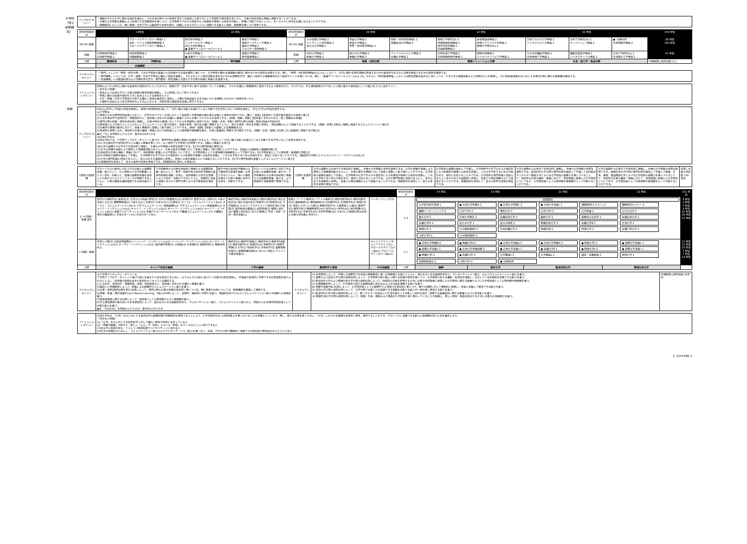大学院（博士前期課程）
| ディプロマ ポリシー | ・課題の中から化学に関わる論点を抽出し、それを他分野からの視点を含めて多面的に分析することで合理的な解決策を見いだし、社会の持続可能な発展に貢献することができる。 ・多様な化学現象を観察および処理できる実験技術を身につけ、化学物質やプロセス技術がもつ危険性や環境への負荷を判断し、的確に行動できるとともに、多くの人々に状況を正確に伝えることができる。 ・課題解決においては、特に環境・生命工学との融合的な視点を保ち、協働しながらグローバルに活動できる能力と意欲、倫理観を身につけ活用できる。 |
| 配当単位数合計 | 13単位 | | 24 単位 | | 配当単位数合計 | 28 単位 | | | 22 単位 | | 22 単位 | | | 109 単位 |
| M2 M1 後期 | | グローバルテクノロジー特論b 1 材料・デバイス開発実務特論 3 グローバルテクノロジー特論a 1 | 微生物学特論 2 バイオエネルギー特論 2 高分子材料特論 2 ● 基盤テクノロジーセミナーb 2 | 酵素工学特論 2 環境マーケティング特論 2 固体化学特論 2 エネルギー技術特論 2 | M2 M1 後期 | 分子認識化学特論 2 ハイブリッド材料特論 2 高分子化学特論 2 | 界面化学特論 2 配位化学特論 2 物質・材料研究特論a 2 | 物質・材料研究特論b 2 無機合成化学特論 2 | 環境工学研究法b 2 地域環境管理特論 2 自然生態系特論 2 計画数理特論 2 | 水環境施設特論 2 資源リサイクル工学特論 2 環境工学研究法a 2 | 生物プロセス工学特論 2 バイオメカニクス特論 2 | 生命工学研究法b 2 ナノメディシン特論 2 | ● :必修科目 生体情報学特論 2 | 48 単位 109 単位 |
| 前期 | 応用物理学特論 2 応用数学特論 2 | 技術経営特論 2 外国語特論 2 | 分析化学特論 2 ● 基盤テクノロジーセミナーa 2 | 環境化学特論 2 研究倫理特論 2 | 前期 | 材料化学特論 2 物理化学特論 2 | 超分子化学特論 2 無機化学特論 2 | ファインケミカルズ特論 2 有機化学特論 2 | 生物処理工学特論 2 生物環境物理学特論 2 | 環境計測特論 2 バイオリサイクル工学特論 2 | 分子生体機能学特論 2 生体物理工学特論 2 | 機能性食品学特論 2 バイオマテリアル特論 2 | 生命工学研究法a 2 生体電子工学特論 2 | 61 単位 |
| 分野 | 数理科目 | 学際科目 | 専門横断 | | 分野 | 物質・材料分野 | | | 環境ソリューション分野 | | 生命・医工学・食品分野 | | | 年間履修上限単位数 なし |
| | 共通横断 | | | | | | | | | | | | | |
| カリキュラム ポリシー | ・「専門」としての「物質・材料分野」では化学技術の基盤となる知識や方法論を確実に身につけ、化学物質が関わる諸課題の解決に携わるための技術を高度化する。特に、「物質・材料研究特論aおよびb」において、化学に関わる研究活動を実施するための基本的な考え方と成果を発信するための技術を獲得する。 ・「専門横断」においては、化学・環境・生命工学専攻の幅広い技術を理解し、それらをもとに研究活動を進めるための科目群を置き、幅広い視点から課題解決を行う技術やツールを身につける。特に、「基盤テクノロジーセミナーaおよびb」ならびに「研究倫理特論」においては研究活動を始めるに当たっての、さまざまな情報収集および評価法などを修得し、また技術者倫理をはじめとする専攻分野に関わる倫理観を醸成する。 ・「共通横断」には数理科目および学際科目を置き、専門教育・研究活動に必要な工学分野の知識と英語力を増進する。 |
| アドミッション ポリシー | 物質およびその変化に関わる基本的な技術を中心としながらも、環境工学・生命工学に属する技術についても理解し、それらを幅広い課題解決に活用できるよう教育を行う。その中では、学士課程教育の中で培った人間力豊かな技術者としての能力をさらに高めていく。 〈求める人物像〉 ・専攻および応用化学コース博士前期の教育目標を理解し、その実現に対して努力できる人 ・物質に関わる知識や技術をさらに高めようとする意欲をもつ人 ・化学・環境・生命工学専攻が包含する幅広い技術を融合的に活用し、人類が今後直面する多方面にわたる課題に立ち向かう意欲を持った人 ・人間的な成長および自己実現をめざす向上心をもち、共同作業の重要性を認識し実行できる人 |
学部
| ディプロマ ポリシー | 4年以上在学して所定の単位を修得し、授業や卒業研究を通して、下記に掲げる能力を備えていると判断できる学生に対して卒業を認定し、学士(工学)の学位を授与する。 ≪工学部≫ 1)実践力のある専門的技術者となるべく、在学中だけでなく生涯にわたって主体的に学修活動を積み重ねる関心と意欲を持続できる。[関心・意欲]【主体的に生涯学習を継続する意欲と関心】 2)人文社会科学や自然科学・情報技術など、技術者に求められる幅広い教養とスキルを身につけそれらを活用できる。[知識・理解・技能]【技術者に求められる文・理・情報系の素養】 3)専門分野の知識・技術を体系的に理解し、社会や時代の要請に応じてそれらを実践的に適用できる。[理解・応用・技能]【専門分野の知識・技術(詳細は学科DP)】 4)技術者および社会人としてふさわしいコミュニケーション能力を備え、他者の意見・意向を正確に把握するとともに、自らの意見・意向を的確に表現し、相互理解のもとで議論することができる。[協働・表現]【相互に理解し議論するコミュニケーション能力】 5)社会的な課題の解決に向けて、他者と積極的に協働して取り組むことができる。[意欲・協働]【他者との協働による課題解決力】 6)地球的な視野に立ち、持続的な社会の維持・発展に向けた技術者としての使命観や倫理観を備え、社会に能動的に貢献する行動ができる。[理解・応用・倫理]【社会に対し能動的に貢献する行動力】 ◆注:「3)」を明細化したものが、各学科のDPとなる ≪応用化学科≫ 応用化学科では、工学部ディプロマ・ポリシーに基づき、専門学術の基礎と実践力を継承できるよう、学科として下記に掲げる能力を備えていると判断できる学生に対して卒業を認定する。 (A)人文社会科学や自然科学などの幅広い教養を身につけ、広い視点で化学技術力を発揮できる。【幅広い教養と応用力】 (B)化学の基礎から化学までを体系的に理解し、多様な化学現象の本質を説明できる。【化学の専門知識の修得力】 (C)化学の実験や演習により修得した問題解決能力をもとに、社会の要求や課題に対して他者と協働して取り組むことができる。【他者との協働性と課題解決能力】 (D)持続的な社会の維持・発展に向けて、地球環境に配慮した化学技術について考え、化学技術者としての使命観や倫理観をもって行動できる。【化学技術者としての使命感・倫理観と実践力】 (E)化学技術の基礎を継続して学習し、化学物質や化学プロセスが潜在的にもつ危険性や環境への負荷を認識し、これらを予防するための手段を考え、適切に対処することができる。【継続的な学修力とケミカルハザード・リスクへの対応力】 (F)化学の専門知識と技術力をもとに、自らの考えを論理的に表現し、他者との相互理解のもとで議論することができる。【化学の専門知識を基盤としたコミュニケーション能力】 (G)情報技術を活用して、自らの意見や成果を発信できる。【情報技術を活用した発信力】 |
| 分野別 到達目標 | グローバル化の時代に対応できる社会人の基礎的素養・能力として、広い視野の人文学的教養にもとづく思考・判断力と、言語の基礎的知識を活用した円滑なコミュニケーション力が発揮できるとともに、心身の健康を維持増進する方策を備えている。 | 工学的観点から社会を持続的に発展させる基礎的素養・能力として、数学・物理や他の自然科学関連の基本的知識を理解・応用し、自然環境との共生を念頭においた思考・判断ができるとともに、実践的に他者と協働するなかで専門分野における学修意欲を増進する。 | 数学や他の自然科学関連のより複合的な知識を理解・応用できるとともに、深い人間性を備えた社会の発展に寄与する思考・判断ができる。 | グローバル化の時代に対応できる社会人の基礎的素養・能力や、工学的観点から社会を持続的に発展させる基礎的素養・能力を、より実践的な活動環境で発揮できる。 | 分野別 到達目標 | 化学の基礎から応用までを体系的に理解し、多様な化学現象の本質を説明できる。化学の実験や演習により修得した問題解決能力をもとに、社会の要求や課題に対して他者と協働して取り組むことができる。化学技術の基礎を継続して学習し、化学物質や化学プロセスが潜在的にもつ危険性や環境への負荷を認識し、これらを予防するための手段を考え、適切に対処することができる。化学の専門知識と技術力をもとに、自らの考えを論理的に表現し、他者との相互理解のもとで議論することができる。情報技術を活用して、自らの意見や成果を発信できる。 | 化学技術の基礎を継続して学習し、化学物質や化学プロセスが潜在的にもつ危険性や環境への負荷を認識し、これらを予防するための手段を考え、適切に対処することができる。化学技術の専門知識と技術力をもとに自らの考えを論理的に表現し、他者との相互理解のもとで議論することができる。情報技術を活用して、自らの意見や成果を発信できる。 | 化学の基礎から応用までを体系的に理解し、多様な化学現象の本質を説明できる。創成材料化学分野の専門科目を継続して学習して材料創成やエネルギー関連化学における化学技術の基礎力を身につけることで、持続的な社会の維持・発展に向けて、地球環境に配慮した化学技術について考え、化学技術者としての使命観や倫理観をもって行動することができる。 | 化学の基礎から応用までを体系的に理解し、多様な化学現象の本質を説明できる。環境生命化学分野の専門科目を継続して学習して環境、生命、健康、食品関連化学における化学技術の基礎力を身につけることで、持続的な社会の維持・発展に向けて、地球環境に配慮した化学技術について考え、化学技術者としての使命観や倫理観をもって行動することができる。 | 卒業に必要な単位数 124単位 |
| 配当単位数合計 | - | - | - | - | 配当単位数合計 | 33 単位 | 18 単位 | 22 単位 | 22 単位 | 101 単位 |
| 2～4 前期・後期 通年 | 哲学(2) 倫理学(2) 美術史(2) 文学(2) 日本語の歴史(2) 法学(日本国憲法)(2) 経済学(2) 歴史学(2) 心理学(2) 日本の伝統と文化(2) 国際関係論(2) 日本の文化と社会Ⅰ(2) 日本の文化と社会Ⅱ(2) オーラル・コミュニケーションⅡa(1) オーラル・コミュニケーションⅡb(1) 工学コミュニケーション英語基礎a(1) 工学コミュニケーション英語基礎b(1) キャリア・イングリッシュⅠa(1) キャリア・イングリッシュⅠb(1) キャリア・イングリッシュⅡa(1) キャリア・イングリッシュⅡb(1) 英語プレゼンテーションⅠ(1) 英語プレゼンテーションⅡ(1) 中国語コミュニケーション(1) 中国語と現代中国事情(1) 生涯スポーツⅠ(1) 生涯スポーツⅡ(1) | 解析学Ⅲ(2) 解析学Ⅲ演習(1) 線形代数学Ⅱ(2) 微分方程式Ⅰ(2) 微分方程式Ⅱ(2) 物理学c(2) 物理学d(2) 工学倫理(2) ものづくりマネジメント技術を活かす経営(2) 知的財産法概論(2) 品質管理(2) 確率と統計Ⅰ(2) 確率と統計Ⅱ(2) 淀川と環境(1) 宇宙・地球・生命－探求演習(1) | 級数とフーリエ解析(2) ベクトル解析(2) 線形代数学Ⅲ(2) 線形代数学Ⅳ(2) 複素解析Ⅰ(2) 複素解析Ⅱ(2) 応用数学Ⅰ(2) 応用数学Ⅱ(2) 実践化学(2) 地球システムと人間(2) 環境生物学(2) 人間発達と人権(2) 教育学Ⅰ(2) 教育学Ⅱ(2) 教職物理学(※4) 地学Ⅰ(※2) 地学Ⅱ(※2) 地学実験(※2) 生物学Ⅰ(※2) 生物学Ⅱ(※2) 生物学実験(※2) ※を付した授業科目は卒業に必要な単位数に含めない | インターンシップ(2) | 4 3 | 卒業研究 化学安全衛生管理 1 ● 応用化学実験D 2 ● 応用化学実験C 2 ● 応用化学演習c 1 (国際研究セミナー) 2 国際研究セミナー 2 国際インターンシップ 2 化学工学Ⅱ 2 電気化学 2 化学工学Ⅰ 2 化学英語 2 分子分光学 2 量子化学 2 応用化学探求 2 有機合成化学 2 固体化学 2 基礎高分子科学 2 有機立体化学 2 有機化学Ⅳ 2 高分子化学 2 高分子物性 2 無機合成化学 2 有機化学Ⅲ 2 生活化学 2 環境化学 2 分子構造解析Ⅱ 2 生命有機化学 2 環境計測 2 資源化学 2 有機工業化学 2 分析化学Ⅱ 2 分子構造解析Ⅰ 2 | | | | 4 単位 4 単位 5 単位 9 単位 22 単位 29 単位 51 単位 |
| 1 前期・後期 | 世界と人間(2) 文章表現基礎(2) ベーシック・イングリッシュa(1) ベーシック・イングリッシュb(1) オーラル・イングリッシュⅠa(1) オーラル・イングリッシュⅠb(1) 海外語学研修(2) 日本語Ⅰ(2) 日本語Ⅱ(2) 健康体育Ⅰ(1) 健康体育Ⅱ(1) | 解析学Ⅰ(2) 解析学Ⅰ演習(1) 解析学Ⅱ(2) 解析学Ⅱ演習(1) 線形代数学Ⅰ(2) 物理学a(2) 物理学b(2) 物理学実験(2) 化学(2) 地球科学(2) 生物科学(2) 基礎情報処理Ⅰ(1) 基礎情報処理Ⅱ(1) 淀川と人間(1) サイエンス探求演習(1) | | キャリアデザイン/キャリアデザインⅠ(1) グローバルテクノロジー論a(1) グローバルテクノロジー論b(1) | 2 1 | ● 応用化学実験B 2 ● 無機化学Ⅱ 2 ● 応用化学演習a 1 ● 応用化学実験A 2 ● 物理化学Ⅰ 2 ● 基礎化学演習b 1 ● 基礎化学演習a 1 ● 応用化学実験基礎 2 ● 応用化学演習b 1 ● 有機化学Ⅱ 2 ● 物理化学Ⅱ 2 ● 基礎化学演習c 1 ● 無機化学Ⅰ 2 ● 有機化学Ⅰ 2 化学概論b 2 化学概論a 2 錯体・有機金属 2 物性化学 2 危険物取扱法 2 分析化学Ⅰ 2 ● :必修科目 | | | | 11 単位 12 単位 23 単位 7 単位 7 単位 14 単位 |
| 分野 | キャリア形成の基礎 | 工学の基礎 | 数理科学と教育 | その他連携 | 分野 | 基幹 | 総合化学 | 創成材料化学 | 環境生命化学 | |
| カリキュラム ポリシー | ≪工学部カリキュラム・ポリシー≫ 工学部ディプロマ・ポリシーに掲げた能力を備えた人材を育成するために、以下のような方針に基づいて必要な科目を開設し、学習者が主体的に学修できる科目運営を取り入れるとともに、科目間の連携を高めた体系的カリキュラムを編成する。 1)人文科学、自然科学、情報技術、経営、知的財産など、技術者に求められる幅広い教養を養う。 2)継続した英語教育によって、英語による基礎的なコミュニケーション能力を養う。 3)必修・選択(選択必修を含む)科目によって、専門分野の広範な知識を体系的に身につける。特に重要な科目については、履修機会を徹底して保証する。 4)実験・実習・探求演習(Project Based Learning、PBL)の科目によって、自発的・継続的に学修する能力、理論的思考力ならびにコミュニケーション能力や協働への意識を養う。 5)技術者倫理に関する科目によって、技術者としての使命観ならびに倫理観を養う。 6)学士課程教育の集大成とする卒業研究によって、論文をまとめる理論的思考力、プレゼンテーション能力、コミュニケーション能力など、実践力のある専門的技術者として必要な能力を養う。 ◆注:「3)4)5)6)」を明細化したものが、各学科のCPとなる | カリキュラム ポリシー | H) 卒業研究によって、学修した基礎学力を未知の課題解決に導く応用展開力を養うとともに、論文をまとめる論理的思考力、プレゼンテーション能力、およびコミュニケーション能力を養う。 C) 基幹および総合化学分野の選択科目によって、化学物質の取り扱いに関する知識や技術を身につけ、化学物質の有する機能・有用性を理解し、内包している危険性を認識できる能力を養う。 E) 創成材料化学および環境生命化学分野の選択科目によって、持続的な社会を実現するために必要な地球環境に配慮した化学技術に関する教養ならびに化学技術者としての使命観や倫理観を養う。 A) 必修講義科目によって、化学技術に関する基礎知識と思考法および方法論を理解する能力を養う。 B) 実験や演習(PBL)科目によって、化学技術者としての基礎学力と実践力を体系的に身につけ、様々な課題に対して積極的に挑戦し、他者と協働して解決できる能力を養う。 D) 総合化学分野の選択科目によって、化学分野で必要となる信頼できる情報を収集する能力や一般社会に発信する能力を養う。 F) 創成材料化学分野の選択科目によって、新エネルギーを創出した生活を豊かにする新しい材料を設計・開発する基盤技術に関する教養ならびに思考能力を養う。 G) 環境生命化学分野の選択科目によって、環境、生命、健康および食品が化学技術と深く関わっていることを理解し、新しい技術・製品を創出するために必要な応用展開力を養う。 | 年間履修上限単位数 48単位 |
| アドミッション ポリシー | 応用化学科は、「化学」をはじめとする自然科学の基礎知識や実験技術を修得することにより、化学系技術あるいは研究能力を身に付けることを目標としています。特に、豊かな社会を築くために、「化学」にかかわる課題を主体的に発見、解決することができ、グローバルに活躍できる能力と倫理観を持つ人材を養成します。 〈求める人物像〉 (1)「化学」をはじめとする自然科学に対して幅広い興味や好奇心を持っている人 (2)「実験や観察」が好きで、新しい「もの」や「材料」さらには「物質」をつくり出すことに熱中できる人 (3)自ら学ぶ意欲を持ち、チャレンジ精神旺盛でバイタリティーに溢れる人 (4)化学の知識をはじめとし、コミュニケーション能力およびプレゼンテーション能力を身に付け、将来、工学の分野で国際的に活躍できる技術者や研究者をめざそうとする人 |
【～2016年度】K